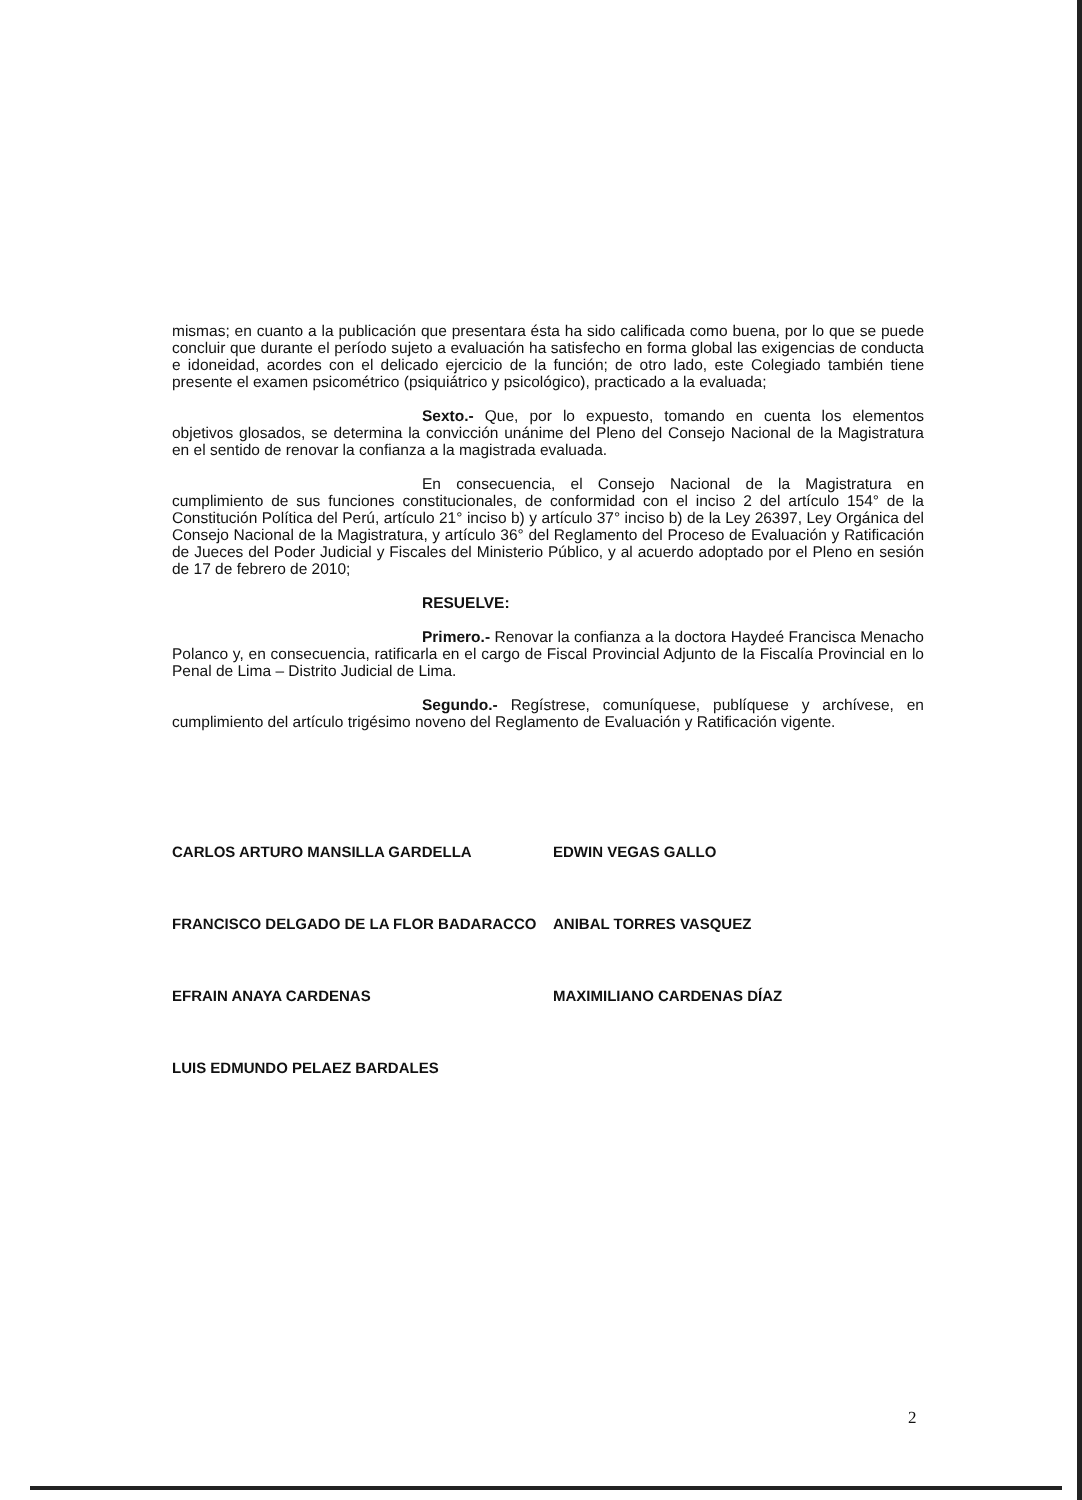mismas; en cuanto a la publicación que presentara ésta ha sido calificada como buena, por lo que se puede concluir que durante el período sujeto a evaluación ha satisfecho en forma global las exigencias de conducta e idoneidad, acordes con el delicado ejercicio de la función; de otro lado, este Colegiado también tiene presente el examen psicométrico (psiquiátrico y psicológico), practicado a la evaluada;
Sexto.- Que, por lo expuesto, tomando en cuenta los elementos objetivos glosados, se determina la convicción unánime del Pleno del Consejo Nacional de la Magistratura en el sentido de renovar la confianza a la magistrada evaluada.
En consecuencia, el Consejo Nacional de la Magistratura en cumplimiento de sus funciones constitucionales, de conformidad con el inciso 2 del artículo 154° de la Constitución Política del Perú, artículo 21° inciso b) y artículo 37° inciso b) de la Ley 26397, Ley Orgánica del Consejo Nacional de la Magistratura, y artículo 36° del Reglamento del Proceso de Evaluación y Ratificación de Jueces del Poder Judicial y Fiscales del Ministerio Público, y al acuerdo adoptado por el Pleno en sesión de 17 de febrero de 2010;
RESUELVE:
Primero.- Renovar la confianza a la doctora Haydeé Francisca Menacho Polanco y, en consecuencia, ratificarla en el cargo de Fiscal Provincial Adjunto de la Fiscalía Provincial en lo Penal de Lima – Distrito Judicial de Lima.
Segundo.- Regístrese, comuníquese, publíquese y archívese, en cumplimiento del artículo trigésimo noveno del Reglamento de Evaluación y Ratificación vigente.
CARLOS ARTURO MANSILLA GARDELLA
FRANCISCO DELGADO DE LA FLOR BADARACCO
EFRAIN ANAYA CARDENAS
LUIS EDMUNDO PELAEZ BARDALES
EDWIN VEGAS GALLO
ANIBAL TORRES VASQUEZ
MAXIMILIANO CARDENAS DÍAZ
2